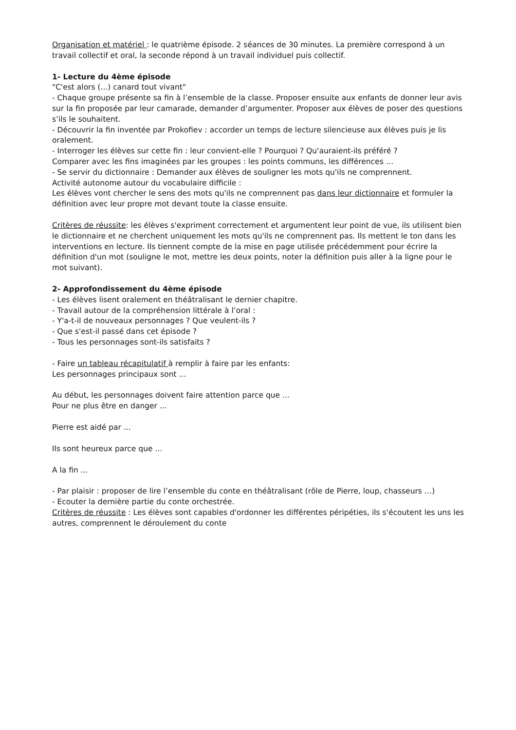Organisation et matériel : le quatrième épisode. 2 séances de 30 minutes. La première correspond à un travail collectif et oral, la seconde répond à un travail individuel puis collectif.
1- Lecture du 4ème épisode
"C'est alors (...) canard tout vivant"
- Chaque groupe présente sa fin à l’ensemble de la classe. Proposer ensuite aux enfants de donner leur avis sur la fin proposée par leur camarade, demander d’argumenter. Proposer aux élèves de poser des questions s’ils le souhaitent.
- Découvrir la fin inventée par Prokofiev : accorder un temps de lecture silencieuse aux élèves puis je lis oralement.
- Interroger les élèves sur cette fin : leur convient-elle ? Pourquoi ? Qu'auraient-ils préféré ?
Comparer avec les fins imaginées par les groupes : les points communs, les différences …
- Se servir du dictionnaire : Demander aux élèves de souligner les mots qu'ils ne comprennent.
Activité autonome autour du vocabulaire difficile :
Les élèves vont chercher le sens des mots qu'ils ne comprennent pas dans leur dictionnaire et formuler la définition avec leur propre mot devant toute la classe ensuite.
Critères de réussite: les élèves s'expriment correctement et argumentent leur point de vue, ils utilisent bien le dictionnaire et ne cherchent uniquement les mots qu'ils ne comprennent pas. Ils mettent le ton dans les interventions en lecture. Ils tiennent compte de la mise en page utilisée précédemment pour écrire la définition d'un mot (souligne le mot, mettre les deux points, noter la définition puis aller à la ligne pour le mot suivant).
2- Approfondissement du 4ème épisode
- Les élèves lisent oralement en théâtralisant le dernier chapitre.
- Travail autour de la compréhension littérale à l’oral :
- Y'a-t-il de nouveaux personnages ? Que veulent-ils ?
- Que s'est-il passé dans cet épisode ?
- Tous les personnages sont-ils satisfaits ?
- Faire un tableau récapitulatif à remplir à faire par les enfants:
Les personnages principaux sont ...
Au début, les personnages doivent faire attention parce que ...
Pour ne plus être en danger ...
Pierre est aidé par ...
Ils sont heureux parce que ...
A la fin ...
- Par plaisir : proposer de lire l’ensemble du conte en théâtralisant (rôle de Pierre, loup, chasseurs …)
- Ecouter la dernière partie du conte orchestrée.
Critères de réussite : Les élèves sont capables d'ordonner les différentes péripéties, ils s'écoutent les uns les autres, comprennent le déroulement du conte